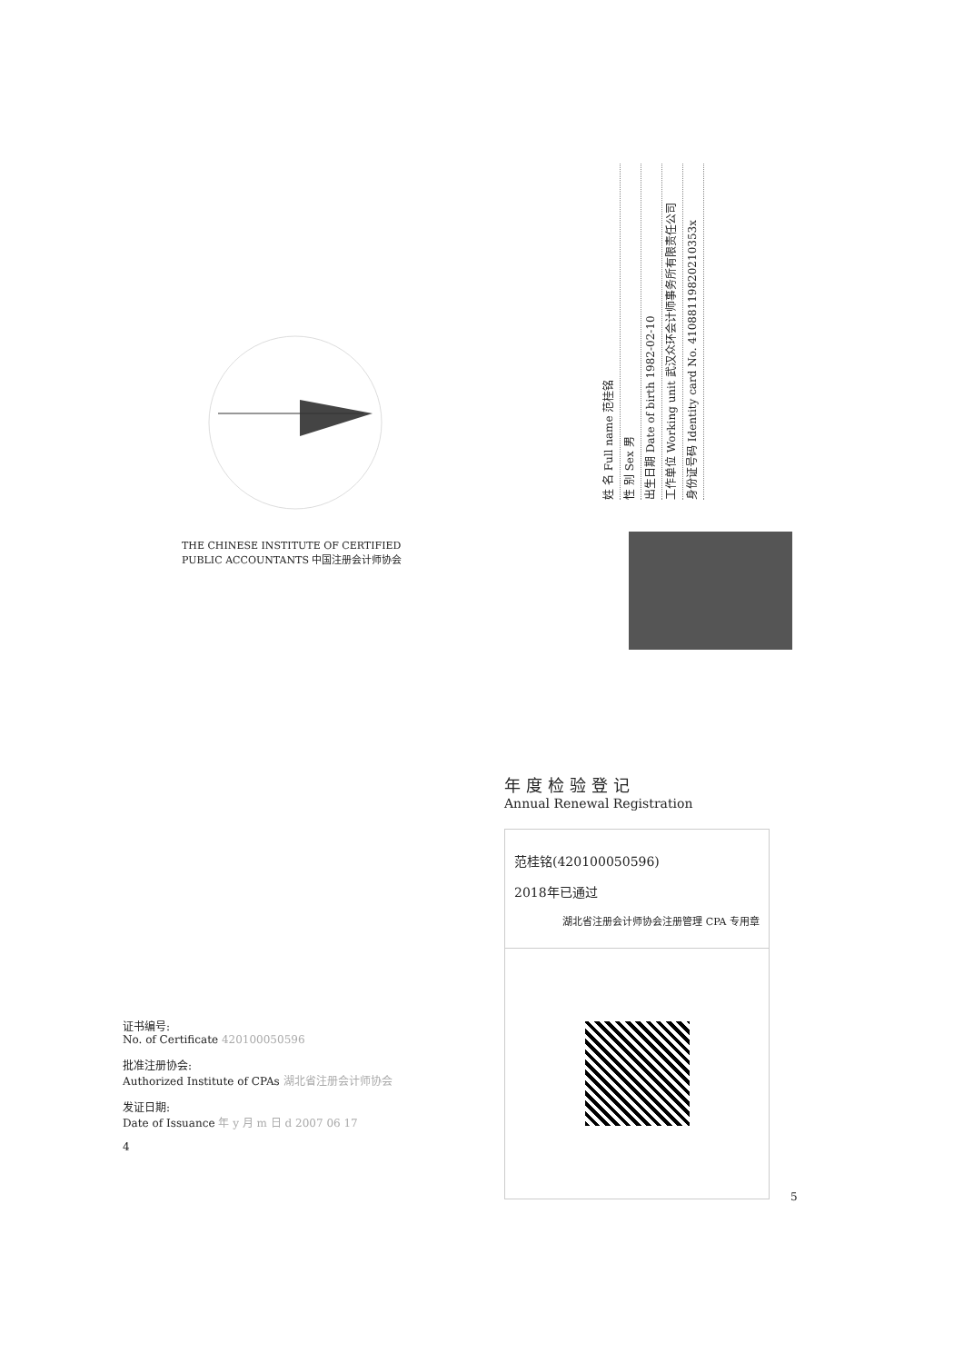THE CHINESE INSTITUTE OF CERTIFIED PUBLIC ACCOUNTANTS 中国注册会计师协会
姓 名 Full name 范桂铭
性 别 Sex 男
出生日期 Date of birth 1982-02-10
工作单位 Working unit 武汉众环会计师事务所有限责任公司
身份证号码 Identity card No. 41088119820210353x
年度检验登记
Annual Renewal Registration
范桂铭(420100050596)
2018年已通过
湖北省注册会计师协会注册管理 CPA 专用章
证书编号:
No. of Certificate 420100050596
批准注册协会:
Authorized Institute of CPAs 湖北省注册会计师协会
发证日期:
Date of Issuance 年 y 月 m 日 d 2007 06 17
4
5